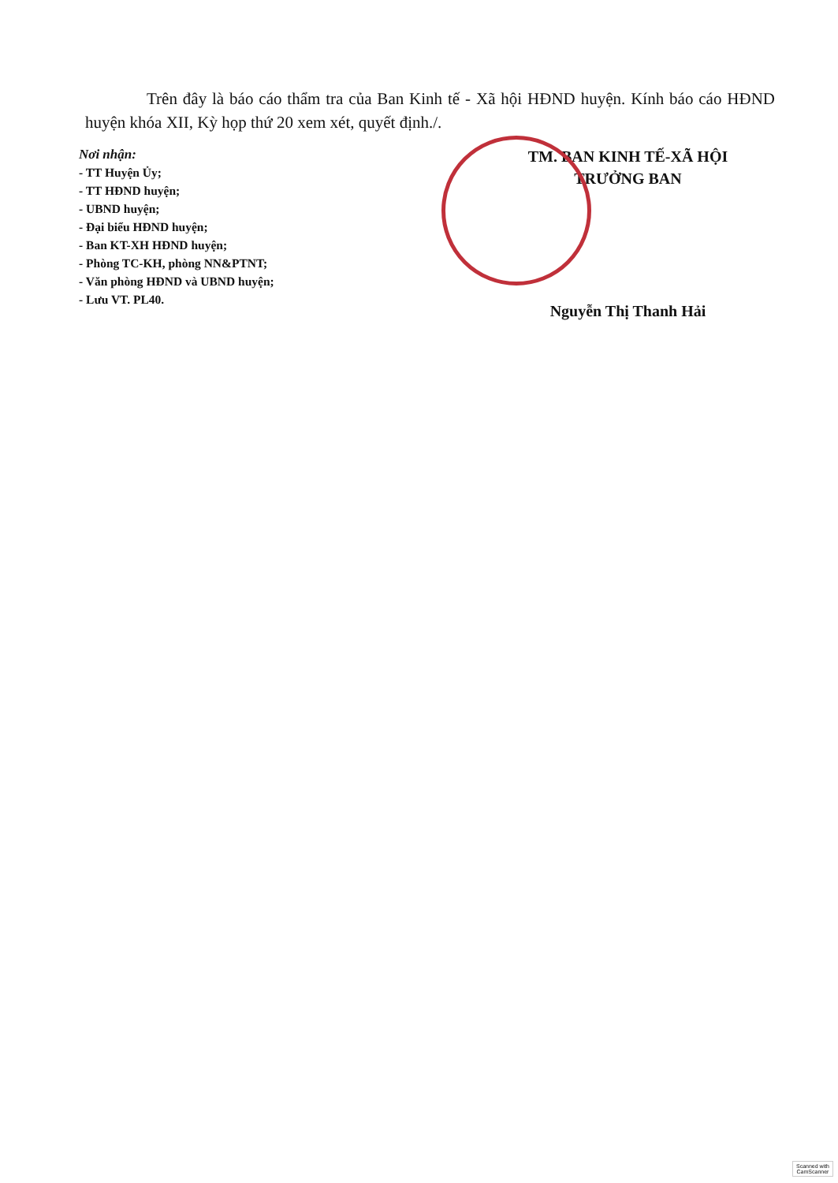Trên đây là báo cáo thẩm tra của Ban Kinh tế - Xã hội HĐND huyện. Kính báo cáo HĐND huyện khóa XII, Kỳ họp thứ 20 xem xét, quyết định./.
Nơi nhận:
- TT Huyện Ủy;
- TT HĐND huyện;
- UBND huyện;
- Đại biểu HĐND huyện;
- Ban KT-XH HĐND huyện;
- Phòng TC-KH, phòng NN&PTNT;
- Văn phòng HĐND và UBND huyện;
- Lưu VT. PL40.
TM. BAN KINH TẾ-XÃ HỘI
TRƯỞNG BAN
Nguyễn Thị Thanh Hải
Scanned with
CamScanner